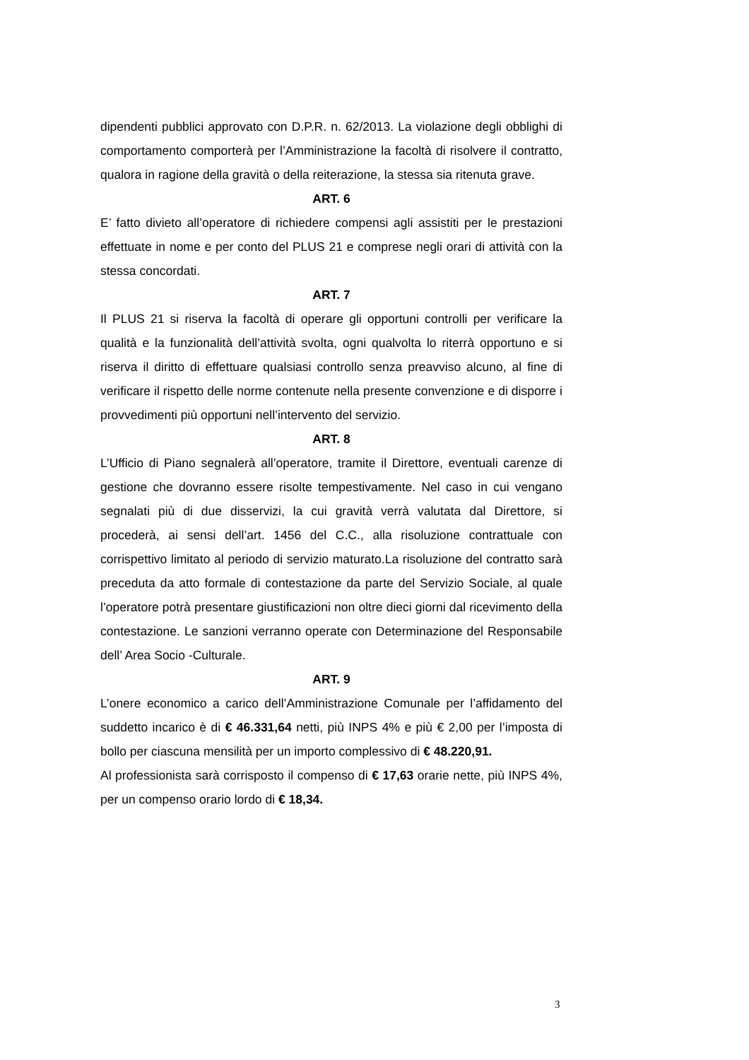dipendenti pubblici approvato con D.P.R. n. 62/2013. La violazione degli obblighi di comportamento comporterà per l’Amministrazione la facoltà di risolvere il contratto, qualora in ragione della gravità o della reiterazione, la stessa sia ritenuta grave.
ART. 6
E’ fatto divieto all’operatore di richiedere compensi agli assistiti per le prestazioni effettuate in nome e per conto del PLUS 21 e comprese negli orari di attività con la stessa concordati.
ART. 7
Il PLUS 21 si riserva la facoltà di operare gli opportuni controlli per verificare la qualità e la funzionalità dell’attività svolta, ogni qualvolta lo riterrà opportuno e si riserva il diritto di effettuare qualsiasi controllo senza preavviso alcuno, al fine di verificare il rispetto delle norme contenute nella presente convenzione e di disporre i provvedimenti più opportuni nell’intervento del servizio.
ART. 8
L’Ufficio di Piano segnalerà all’operatore, tramite il Direttore, eventuali carenze di gestione che dovranno essere risolte tempestivamente. Nel caso in cui vengano segnalati più di due disservizi, la cui gravità verrà valutata dal Direttore, si procederà, ai sensi dell’art. 1456 del C.C., alla risoluzione contrattuale con corrispettivo limitato al periodo di servizio maturato.La risoluzione del contratto sarà preceduta da atto formale di contestazione da parte del Servizio Sociale, al quale l’operatore potrà presentare giustificazioni non oltre dieci giorni dal ricevimento della contestazione. Le sanzioni verranno operate con Determinazione del Responsabile dell’ Area Socio -Culturale.
ART. 9
L’onere economico a carico dell’Amministrazione Comunale per l’affidamento del suddetto incarico è di € 46.331,64 netti, più INPS 4% e più € 2,00 per l’imposta di bollo per ciascuna mensilità per un importo complessivo di € 48.220,91.
Al professionista sarà corrisposto il compenso di € 17,63 orarie nette, più INPS 4%, per un compenso orario lordo di € 18,34.
3